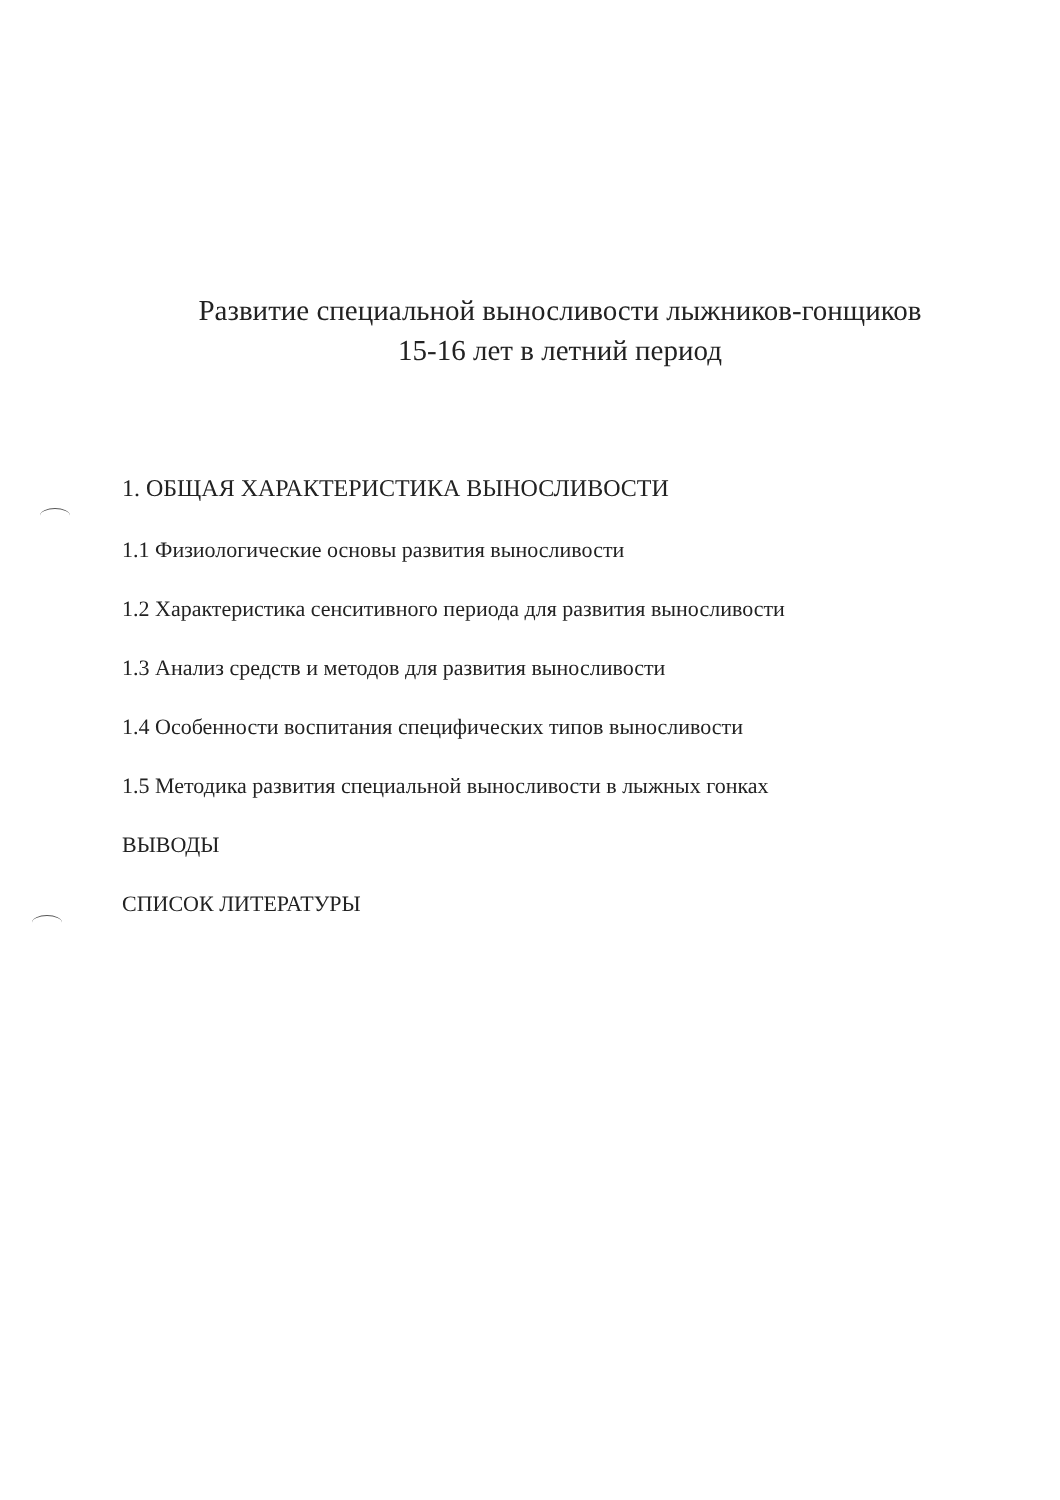Развитие специальной выносливости лыжников-гонщиков
15-16 лет в летний период
1. ОБЩАЯ ХАРАКТЕРИСТИКА ВЫНОСЛИВОСТИ
1.1 Физиологические основы развития выносливости
1.2 Характеристика сенситивного периода для развития выносливости
1.3 Анализ средств и методов для развития выносливости
1.4 Особенности воспитания специфических типов выносливости
1.5 Методика развития специальной выносливости в лыжных гонках
ВЫВОДЫ
СПИСОК ЛИТЕРАТУРЫ